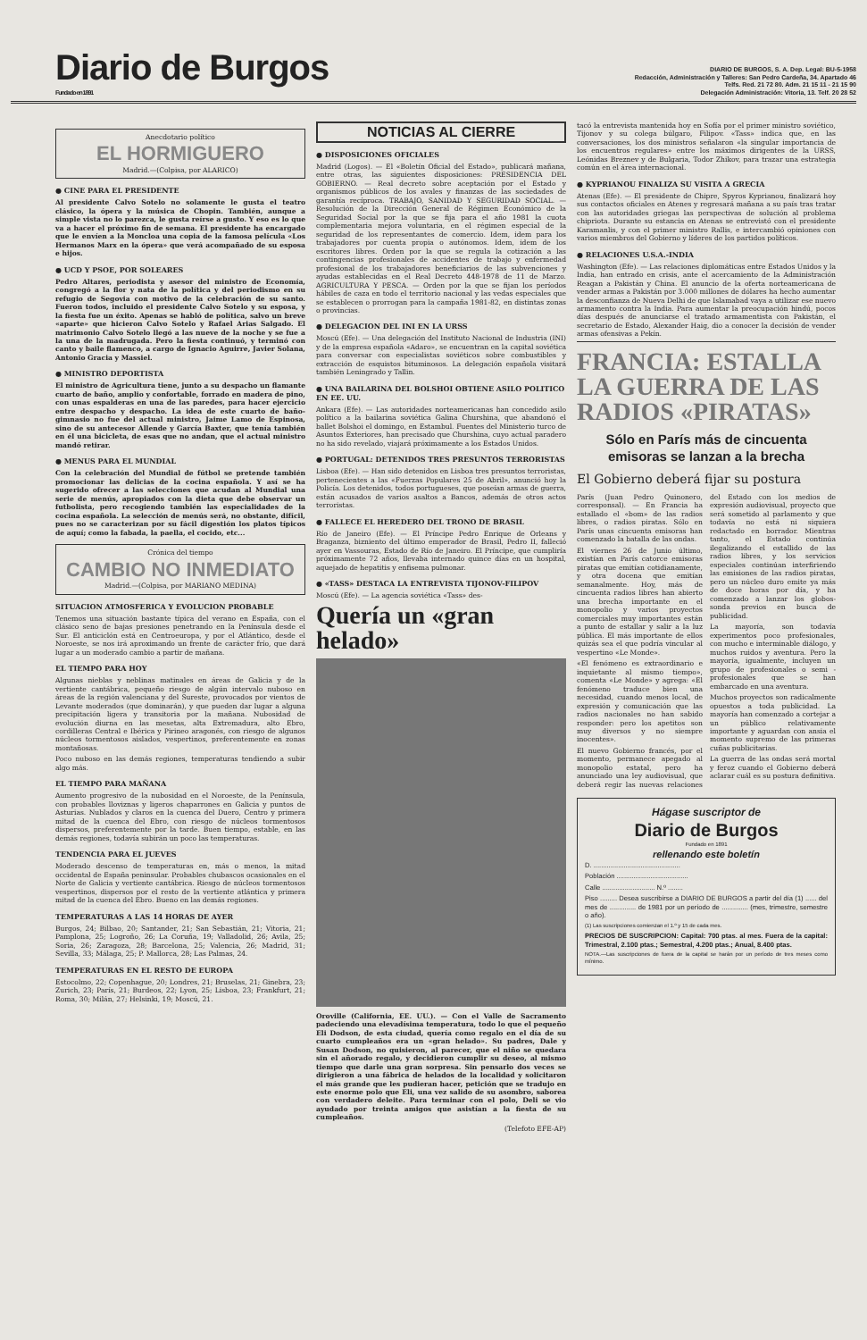Diario de Burgos
Fundado en 1891
DIARIO DE BURGOS, S. A. Dep. Legal: BU-5-1958
Redacción, Administración y Talleres: San Pedro Cardeña, 34. Apartado 46
Telfs. Red. 21 72 80. Adm. 21 15 11 - 21 15 90
Delegación Administración: Vitoria, 13. Telf. 20 28 52
Anecdotario político
EL HORMIGUERO
Madrid.—(Colpisa, por ALARICO)
● CINE PARA EL PRESIDENTE
Al presidente Calvo Sotelo no solamente le gusta el teatro clásico, la ópera y la música de Chopin. También, aunque a simple vista no lo parezca, le gusta reírse a gusto. Y eso es lo que va a hacer el próximo fin de semana. El presidente ha encargado que le envíen a la Moncloa una copia de la famosa película «Los Hermanos Marx en la ópera» que verá acompañado de su esposa e hijos.
● UCD Y PSOE, POR SOLEARES
Pedro Altares, periodista y asesor del ministro de Economía, congregó a la flor y nata de la política y del periodismo en su refugio de Segovia con motivo de la celebración de su santo. Fueron todos, incluido el presidente Calvo Sotelo y su esposa, y la fiesta fue un éxito. Apenas se habló de política, salvo un breve «aparte» que hicieron Calvo Sotelo y Rafael Arias Salgado. El matrimonio Calvo Sotelo llegó a las nueve de la noche y se fue a la una de la madrugada. Pero la fiesta continuó, y terminó con canto y baile flamenco, a cargo de Ignacio Aguirre, Javier Solana, Antonio Gracia y Massiel.
● MINISTRO DEPORTISTA
El ministro de Agricultura tiene, junto a su despacho un flamante cuarto de baño, amplio y confortable, forrado en madera de pino, con unas espalderas en una de las paredes, para hacer ejercicio entre despacho y despacho. La idea de este cuarto de baño-gimnasio no fue del actual ministro, Jaime Lamo de Espinosa, sino de su antecesor Allende y García Baxter, que tenía también en él una bicicleta, de esas que no andan, que el actual ministro mandó retirar.
● MENUS PARA EL MUNDIAL
Con la celebración del Mundial de fútbol se pretende también promocionar las delicias de la cocina española. Y así se ha sugerido ofrecer a las selecciones que acudan al Mundial una serie de menús, apropiados con la dieta que debe observar un futbolista, pero recogiendo también las especialidades de la cocina española. La selección de menús será, no obstante, difícil, pues no se caracterizan por su fácil digestión los platos típicos de aquí; como la fabada, la paella, el cocido, etc...
Crónica del tiempo
CAMBIO NO INMEDIATO
Madrid.—(Colpisa, por MARIANO MEDINA)
SITUACION ATMOSFERICA Y EVOLUCION PROBABLE
Tenemos una situación bastante típica del verano en España, con el clásico seno de bajas presiones penetrando en la Península desde el Sur. El anticiclón está en Centroeuropa, y por el Atlántico, desde el Noroeste, se nos irá aproximando un frente de carácter frío, que dará lugar a un moderado cambio a partir de mañana.
EL TIEMPO PARA HOY
Algunas nieblas y neblinas matinales en áreas de Galicia y de la vertiente cantábrica, pequeño riesgo de algún intervalo nuboso en áreas de la región valenciana y del Sureste, provocados por vientos de Levante moderados (que dominarán), y que pueden dar lugar a alguna precipitación ligera y transitoria por la mañana. Nubosidad de evolución diurna en las mesetas, alta Extremadura, alto Ebro, cordilleras Central e Ibérica y Pirineo aragonés, con riesgo de algunos núcleos tormentosos aislados, vespertinos, preferentemente en zonas montañosas.
Poco nuboso en las demás regiones, temperaturas tendiendo a subir algo más.
EL TIEMPO PARA MAÑANA
Aumento progresivo de la nubosidad en el Noroeste, de la Península, con probables lloviznas y ligeros chaparrones en Galicia y puntos de Asturias. Nublados y claros en la cuenca del Duero, Centro y primera mitad de la cuenca del Ebro, con riesgo de núcleos tormentosos dispersos, preferentemente por la tarde. Buen tiempo, estable, en las demás regiones, todavía subirán un poco las temperaturas.
TENDENCIA PARA EL JUEVES
Moderado descenso de temperaturas en, más o menos, la mitad occidental de España peninsular. Probables chubascos ocasionales en el Norte de Galicia y vertiente cantábrica. Riesgo de núcleos tormentosos vespertinos, dispersos por el resto de la vertiente atlántica y primera mitad de la cuenca del Ebro. Bueno en las demás regiones.
TEMPERATURAS A LAS 14 HORAS DE AYER
Burgos, 24; Bilbao, 20; Santander, 21; San Sebastián, 21; Vitoria, 21; Pamplona, 25; Logroño, 26; La Coruña, 19; Valladolid, 26; Avila, 25; Soria, 26; Zaragoza, 28; Barcelona, 25; Valencia, 26; Madrid, 31; Sevilla, 33; Málaga, 25; P. Mallorca, 28; Las Palmas, 24.
TEMPERATURAS EN EL RESTO DE EUROPA
Estocolmo, 22; Copenhague, 20; Londres, 21; Bruselas, 21; Ginebra, 23; Zurich, 23; París, 21; Burdeos, 22; Lyon, 25; Lisboa, 23; Frankfurt, 21; Roma, 30; Milán, 27; Helsinki, 19; Moscú, 21.
NOTICIAS AL CIERRE
● DISPOSICIONES OFICIALES
Madrid (Logos). — El «Boletín Oficial del Estado», publicará mañana, entre otras, las siguientes disposiciones: PRESIDENCIA DEL GOBIERNO. — Real decreto sobre aceptación por el Estado y organismos públicos de los avales y finanzas de las sociedades de garantía recíproca. TRABAJO, SANIDAD Y SEGURIDAD SOCIAL. — Resolución de la Dirección General de Régimen Económico de la Seguridad Social por la que se fija para el año 1981 la cuota complementaria mejora voluntaria, en el régimen especial de la seguridad de los representantes de comercio. Idem, idem para los trabajadores por cuenta propia o autónomos. Idem, idem de los escritores libres. Orden por la que se regula la cotización a las contingencias profesionales de accidentes de trabajo y enfermedad profesional de los trabajadores beneficiarios de las subvenciones y ayudas establecidas en el Real Decreto 448-1978 de 11 de Marzo. AGRICULTURA Y PESCA. — Orden por la que se fijan los períodos hábiles de caza en todo el territorio nacional y las vedas especiales que se establecen o prorrogan para la campaña 1981-82, en distintas zonas o provincias.
● DELEGACION DEL INI EN LA URSS
Moscú (Efe). — Una delegación del Instituto Nacional de Industria (INI) y de la empresa española «Adaro», se encuentran en la capital soviética para conversar con especialistas soviéticos sobre combustibles y extracción de esquistos bituminosos. La delegación española visitará también Leningrado y Tallin.
● UNA BAILARINA DEL BOLSHOI OBTIENE ASILO POLITICO EN EE. UU.
Ankara (Efe). — Las autoridades norteamericanas han concedido asilo político a la bailarina soviética Galina Churshina, que abandonó el ballet Bolshoi el domingo, en Estambul. Fuentes del Ministerio turco de Asuntos Exteriores, han precisado que Churshina, cuyo actual paradero no ha sido revelado, viajará próximamente a los Estados Unidos.
● PORTUGAL: DETENIDOS TRES PRESUNTOS TERRORISTAS
Lisboa (Efe). — Han sido detenidos en Lisboa tres presuntos terroristas, pertenecientes a las «Fuerzas Populares 25 de Abril», anunció hoy la Policía. Los detenidos, todos portugueses, que poseían armas de guerra, están acusados de varios asaltos a Bancos, además de otros actos terroristas.
● FALLECE EL HEREDERO DEL TRONO DE BRASIL
Río de Janeiro (Efe). — El Príncipe Pedro Enrique de Orleans y Braganza, bizniento del último emperador de Brasil, Pedro II, falleció ayer en Vassouras, Estado de Río de Janeiro. El Príncipe, que cumpliría próximamente 72 años, llevaba internado quince días en un hospital, aquejado de hepatitis y enfisema pulmonar.
● «TASS» DESTACA LA ENTREVISTA TIJONOV-FILIPOV
Moscú (Efe). — La agencia soviética «Tass» des-
Quería un «gran helado»
Oroville (California, EE. UU.). — Con el Valle de Sacramento padeciendo una elevadísima temperatura, todo lo que el pequeño Eli Dodson, de esta ciudad, quería como regalo en el día de su cuarto cumpleaños era un «gran helado». Su padres, Dale y Susan Dodson, no quisieron, al parecer, que el niño se quedara sin el añorado regalo, y decidieron cumplir su deseo, al mismo tiempo que darle una gran sorpresa. Sin pensarlo dos veces se dirigieron a una fábrica de helados de la localidad y solicitaron el más grande que les pudieran hacer, petición que se tradujo en este enorme polo que Eli, una vez salido de su asombro, saborea con verdadero deleite. Para terminar con el polo, Deli se vio ayudado por treinta amigos que asistían a la fiesta de su cumpleaños.
(Telefoto EFE-AP)
tacó la entrevista mantenida hoy en Sofía por el primer ministro soviético, Tijonov y su colega búlgaro, Filipov. «Tass» indica que, en las conversaciones, los dos ministros señalaron «la singular importancia de los encuentros regulares» entre los máximos dirigentes de la URSS, Leónidas Breznev y de Bulgaria, Todor Zhikov, para trazar una estrategia común en el área internacional.
● KYPRIANOU FINALIZA SU VISITA A GRECIA
Atenas (Efe). — El presidente de Chipre, Spyros Kyprianou, finalizará hoy sus contactos oficiales en Atenes y regresará mañana a su país tras tratar con las autoridades griegas las perspectivas de solución al problema chipriota. Durante su estancia en Atenas se entrevistó con el presidente Karamanlis, y con el primer ministro Rallis, e intercambió opiniones con varios miembros del Gobierno y líderes de los partidos políticos.
● RELACIONES U.S.A.-INDIA
Washington (Efe). — Las relaciones diplomáticas entre Estados Unidos y la India, han entrado en crisis, ante el acercamiento de la Administración Reagan a Pakistán y China. El anuncio de la oferta norteamericana de vender armas a Pakistán por 3.000 millones de dólares ha hecho aumentar la desconfianza de Nueva Delhi de que Islamabad vaya a utilizar ese nuevo armamento contra la India. Para aumentar la preocupación hindú, pocos días después de anunciarse el tratado armamentista con Pakistán, el secretario de Estado, Alexander Haig, dio a conocer la decisión de vender armas ofensivas a Pekín.
FRANCIA: ESTALLA LA GUERRA DE LAS RADIOS «PIRATAS»
Sólo en París más de cincuenta emisoras se lanzan a la brecha
El Gobierno deberá fijar su postura
París (Juan Pedro Quinonero, corresponsal). — En Francia ha estallado el «bom» de las radios libres, o radios piratas. Sólo en París unas cincuenta emisoras han comenzado la batalla de las ondas.
El viernes 26 de Junio último, existían en París catorce emisoras piratas que emitían cotidianamente, y otra docena que emitían semanalmente. Hoy, más de cincuenta radios libres han abierto una brecha importante en el monopolio y varios proyectos comerciales muy importantes están a punto de estallar y salir a la luz pública. El más importante de ellos quizás sea el que podría vincular al vespertino «Le Monde».
«El fenómeno es extraordinario e inquietante al mismo tiempo», comenta «Le Monde» y agrega: «El fenómeno traduce bien una necesidad, cuando menos local, de expresión y comunicación que las radios nacionales no han sabido responder: pero los apetitos son muy diversos y no siempre inocentes».
El nuevo Gobierno francés, por el momento, permanece apegado al monopolio estatal, pero ha anunciado una ley audiovisual, que deberá regir las nuevas relaciones del Estado con los medios de expresión audiovisual, proyecto que será sometido al parlamento y que todavía no está ni siquiera redactado en borrador. Mientras tanto, el Estado continúa ilegalizando el estallido de las radios libres, y los servicios especiales continúan interfiriendo las emisiones de las radios piratas, pero un núcleo duro emite ya más de doce horas por día, y ha comenzado a lanzar los globos-sonda previos en busca de publicidad.
La mayoría, son todavía experimentos poco profesionales, con mucho e interminable diálogo, y muchos ruidos y aventura. Pero la mayoría, igualmente, incluyen un grupo de profesionales o semi - profesionales que se han embarcado en una aventura.
Muchos proyectos son radicalmente opuestos a toda publicidad. La mayoría han comenzado a cortejar a un público relativamente importante y aguardan con ansia el momento supremo de las primeras cuñas publicitarias.
La guerra de las ondas será mortal y feroz cuando el Gobierno deberá aclarar cuál es su postura definitiva.
Hágase suscriptor de
Diario de Burgos
Fundado en 1891
rellenando este boletín
D. ..............................................
Población ......................................
Calle ............................ N.º ........
Piso ......... Desea suscribirse a DIARIO DE BURGOS a partir del día (1) ...... del mes de .............. de 1981 por un período de .............. (mes, trimestre, semestre o año).
(1) Las suscripciones comienzan el 1.º y 15 de cada mes.
PRECIOS DE SUSCRIPCION: Capital: 700 ptas. al mes. Fuera de la capital: Trimestral, 2.100 ptas.; Semestral, 4.200 ptas.; Anual, 8.400 ptas.
NOTA.—Las suscripciones de fuera de la capital se harán por un período de tres meses como mínimo.